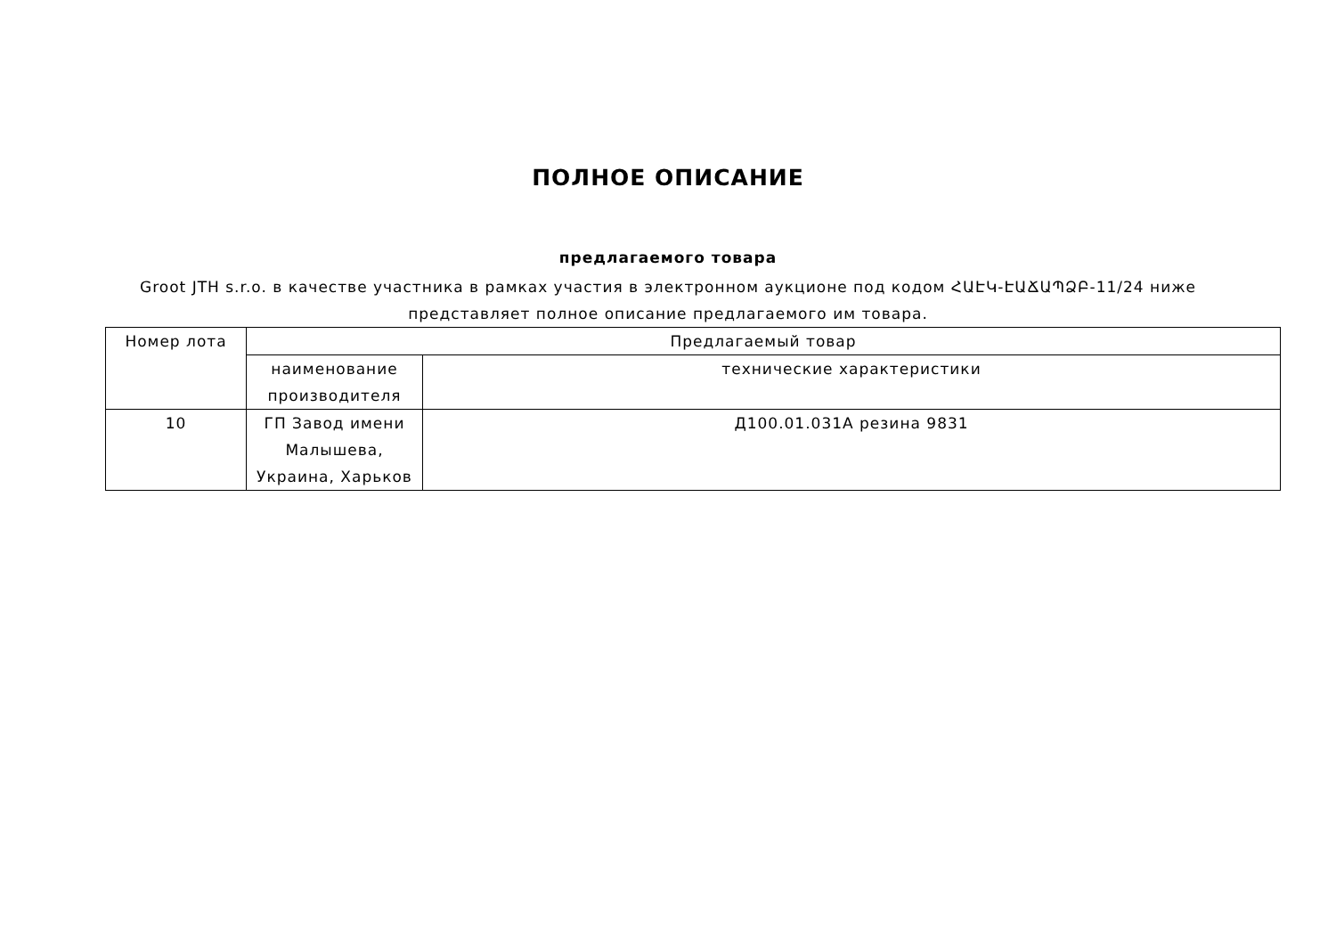ПОЛНОЕ ОПИСАНИЕ
предлагаемого товара
Groot JTH s.r.o. в качестве участника в рамках участия в электронном аукционе под кодом ՀԱԷԿ-ԷԱՃԱՊՁԲ-11/24 ниже представляет полное описание предлагаемого им товара.
| Номер лота | Предлагаемый товар | |
| --- | --- | --- |
| | наименование производителя | технические характеристики |
| 10 | ГП Завод имени Малышева, Украина, Харьков | Д100.01.031А резина 9831 |